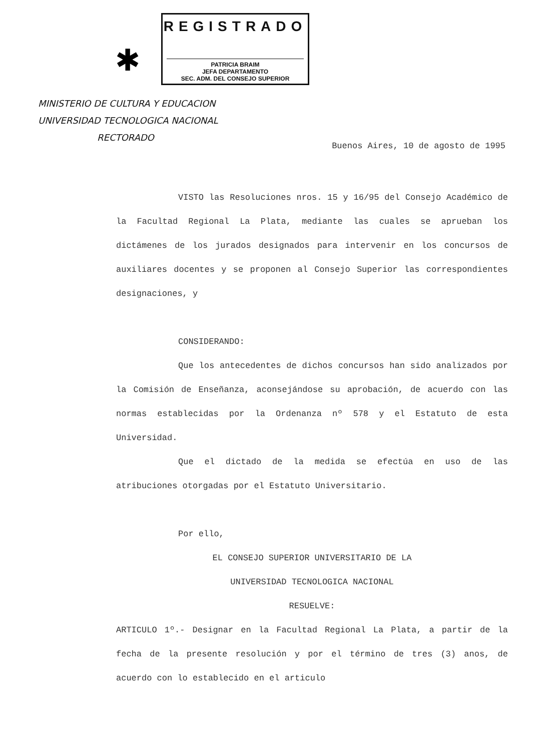✱
REGISTRADO
PATRICIA BRAIM
JEFA DEPARTAMENTO
SEC. ADM. DEL CONSEJO SUPERIOR
MINISTERIO DE CULTURA Y EDUCACION
UNIVERSIDAD TECNOLOGICA NACIONAL
RECTORADO
Buenos Aires, 10 de agosto de 1995
VISTO las Resoluciones nros. 15 y 16/95 del Consejo Académico de la Facultad Regional La Plata, mediante las cuales se aprueban los dictámenes de los jurados designados para intervenir en los concursos de auxiliares docentes y se proponen al Consejo Superior las correspondientes designaciones, y
CONSIDERANDO:
Que los antecedentes de dichos concursos han sido analizados por la Comisión de Enseñanza, aconsejándose su aprobación, de acuerdo con las normas establecidas por la Ordenanza nº 578 y el Estatuto de esta Universidad.
Que el dictado de la medida se efectúa en uso de las atribuciones otorgadas por el Estatuto Universitario.
Por ello,
EL CONSEJO SUPERIOR UNIVERSITARIO DE LA
UNIVERSIDAD TECNOLOGICA NACIONAL
RESUELVE:
ARTICULO 1º.- Designar en la Facultad Regional La Plata, a partir de la fecha de la presente resolución y por el término de tres (3) anos, de acuerdo con lo establecido en el articulo